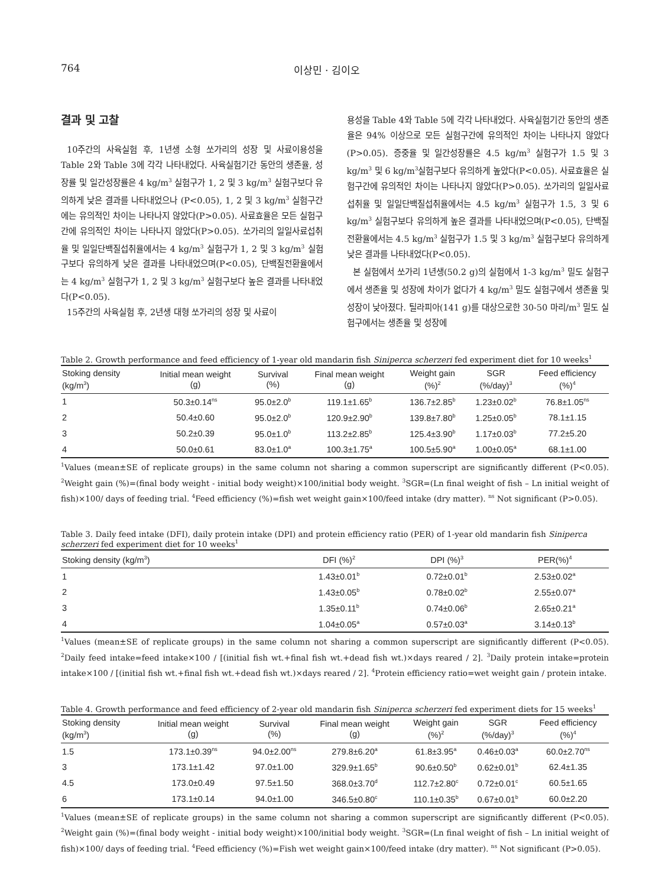764 이상민 · 김이오
결과 및 고찰
10주간의 사육실험 후, 1년생 소형 쏘가리의 성장 및 사료이용성을 Table 2와 Table 3에 각각 나타내었다. 사육실험기간 동안의 생존율, 성장률 및 일간성장률은 4 kg/m<sup>3</sup> 실험구가 1, 2 및 3 kg/m<sup>3</sup> 실험구보다 유의하게 낮은 결과를 나타내었으나 (P<0.05), 1, 2 및 3 kg/m<sup>3</sup> 실험구간에는 유의적인 차이는 나타나지 않았다(P>0.05). 사료효율은 모든 실험구간에 유의적인 차이는 나타나지 않았다(P>0.05). 쏘가리의 일일사료섭취율 및 일일단백질섭취율에서는 4 kg/m<sup>3</sup> 실험구가 1, 2 및 3 kg/m<sup>3</sup> 실험구보다 유의하게 낮은 결과를 나타내었으며(P<0.05), 단백질전환율에서는 4 kg/m<sup>3</sup> 실험구가 1, 2 및 3 kg/m<sup>3</sup> 실험구보다 높은 결과를 나타내었다(P<0.05).
15주간의 사육실험 후, 2년생 대형 쏘가리의 성장 및 사료이
용성을 Table 4와 Table 5에 각각 나타내었다. 사육실험기간 동안의 생존율은 94% 이상으로 모든 실험구간에 유의적인 차이는 나타나지 않았다(P>0.05). 증중율 및 일간성장률은 4.5 kg/m<sup>3</sup> 실험구가 1.5 및 3 kg/m<sup>3</sup> 및 6 kg/m<sup>3</sup>실험구보다 유의하게 높았다(P<0.05). 사료효율은 실험구간에 유의적인 차이는 나타나지 않았다(P>0.05). 쏘가리의 일일사료섭취율 및 일일단백질섭취율에서는 4.5 kg/m<sup>3</sup> 실험구가 1.5, 3 및 6 kg/m<sup>3</sup> 실험구보다 유의하게 높은 결과를 나타내었으며(P<0.05), 단백질전환율에서는 4.5 kg/m<sup>3</sup> 실험구가 1.5 및 3 kg/m<sup>3</sup> 실험구보다 유의하게 낮은 결과를 나타내었다(P<0.05).
본 실험에서 쏘가리 1년생(50.2 g)의 실험에서 1-3 kg/m<sup>3</sup> 밀도 실험구에서 생존율 및 성장에 차이가 없다가 4 kg/m<sup>3</sup> 밀도 실험구에서 생존율 및 성장이 낮아졌다. 틸라피아(141 g)를 대상으로한 30-50 마리/m<sup>3</sup> 밀도 실험구에서는 생존율 및 성장에
Table 2. Growth performance and feed efficiency of 1-year old mandarin fish Siniperca scherzeri fed experiment diet for 10 weeks<sup>1</sup>
| Stoking density (kg/m<sup>3</sup>) | Initial mean weight (g) | Survival (%) | Final mean weight (g) | Weight gain (%)<sup>2</sup> | SGR (%/day)<sup>3</sup> | Feed efficiency (%)<sup>4</sup> |
| --- | --- | --- | --- | --- | --- | --- |
| 1 | 50.3±0.14<sup>ns</sup> | 95.0±2.0<sup>b</sup> | 119.1±1.65<sup>b</sup> | 136.7±2.85<sup>b</sup> | 1.23±0.02<sup>b</sup> | 76.8±1.05<sup>ns</sup> |
| 2 | 50.4±0.60 | 95.0±2.0<sup>b</sup> | 120.9±2.90<sup>b</sup> | 139.8±7.80<sup>b</sup> | 1.25±0.05<sup>b</sup> | 78.1±1.15 |
| 3 | 50.2±0.39 | 95.0±1.0<sup>b</sup> | 113.2±2.85<sup>b</sup> | 125.4±3.90<sup>b</sup> | 1.17±0.03<sup>b</sup> | 77.2±5.20 |
| 4 | 50.0±0.61 | 83.0±1.0<sup>a</sup> | 100.3±1.75<sup>a</sup> | 100.5±5.90<sup>a</sup> | 1.00±0.05<sup>a</sup> | 68.1±1.00 |
<sup>1</sup> Values (mean±SE of replicate groups) in the same column not sharing a common superscript are significantly different (P<0.05). <sup>2</sup>Weight gain (%)=(final body weight - initial body weight)×100/initial body weight. <sup>3</sup>SGR=(Ln final weight of fish – Ln initial weight of fish)×100/ days of feeding trial. <sup>4</sup>Feed efficiency (%)=fish wet weight gain×100/feed intake (dry matter). <sup>ns</sup> Not significant (P>0.05).
Table 3. Daily feed intake (DFI), daily protein intake (DPI) and protein efficiency ratio (PER) of 1-year old mandarin fish Siniperca scherzeri fed experiment diet for 10 weeks<sup>1</sup>
| Stoking density (kg/m<sup>3</sup>) | DFI (%)<sup>2</sup> | DPI (%)<sup>3</sup> | PER(%)<sup>4</sup> |
| --- | --- | --- | --- |
| 1 | 1.43±0.01<sup>b</sup> | 0.72±0.01<sup>b</sup> | 2.53±0.02<sup>a</sup> |
| 2 | 1.43±0.05<sup>b</sup> | 0.78±0.02<sup>b</sup> | 2.55±0.07<sup>a</sup> |
| 3 | 1.35±0.11<sup>b</sup> | 0.74±0.06<sup>b</sup> | 2.65±0.21<sup>a</sup> |
| 4 | 1.04±0.05<sup>a</sup> | 0.57±0.03<sup>a</sup> | 3.14±0.13<sup>b</sup> |
<sup>1</sup> Values (mean±SE of replicate groups) in the same column not sharing a common superscript are significantly different (P<0.05). <sup>2</sup>Daily feed intake=feed intake×100 / [(initial fish wt.+final fish wt.+dead fish wt.)×days reared / 2]. <sup>3</sup>Daily protein intake=protein intake×100 / [(initial fish wt.+final fish wt.+dead fish wt.)×days reared / 2]. <sup>4</sup>Protein efficiency ratio=wet weight gain / protein intake.
Table 4. Growth performance and feed efficiency of 2-year old mandarin fish Siniperca scherzeri fed experiment diets for 15 weeks<sup>1</sup>
| Stoking density (kg/m<sup>3</sup>) | Initial mean weight (g) | Survival (%) | Final mean weight (g) | Weight gain (%)<sup>2</sup> | SGR (%/day)<sup>3</sup> | Feed efficiency (%)<sup>4</sup> |
| --- | --- | --- | --- | --- | --- | --- |
| 1.5 | 173.1±0.39<sup>ns</sup> | 94.0±2.00<sup>ns</sup> | 279.8±6.20<sup>a</sup> | 61.8±3.95<sup>a</sup> | 0.46±0.03<sup>a</sup> | 60.0±2.70<sup>ns</sup> |
| 3 | 173.1±1.42 | 97.0±1.00 | 329.9±1.65<sup>b</sup> | 90.6±0.50<sup>b</sup> | 0.62±0.01<sup>b</sup> | 62.4±1.35 |
| 4.5 | 173.0±0.49 | 97.5±1.50 | 368.0±3.70<sup>d</sup> | 112.7±2.80<sup>c</sup> | 0.72±0.01<sup>c</sup> | 60.5±1.65 |
| 6 | 173.1±0.14 | 94.0±1.00 | 346.5±0.80<sup>c</sup> | 110.1±0.35<sup>b</sup> | 0.67±0.01<sup>b</sup> | 60.0±2.20 |
<sup>1</sup> Values (mean±SE of replicate groups) in the same column not sharing a common superscript are significantly different (P<0.05). <sup>2</sup>Weight gain (%)=(final body weight - initial body weight)×100/initial body weight. <sup>3</sup>SGR=(Ln final weight of fish – Ln initial weight of fish)×100/ days of feeding trial. <sup>4</sup>Feed efficiency (%)=Fish wet weight gain×100/feed intake (dry matter). <sup>ns</sup> Not significant (P>0.05).